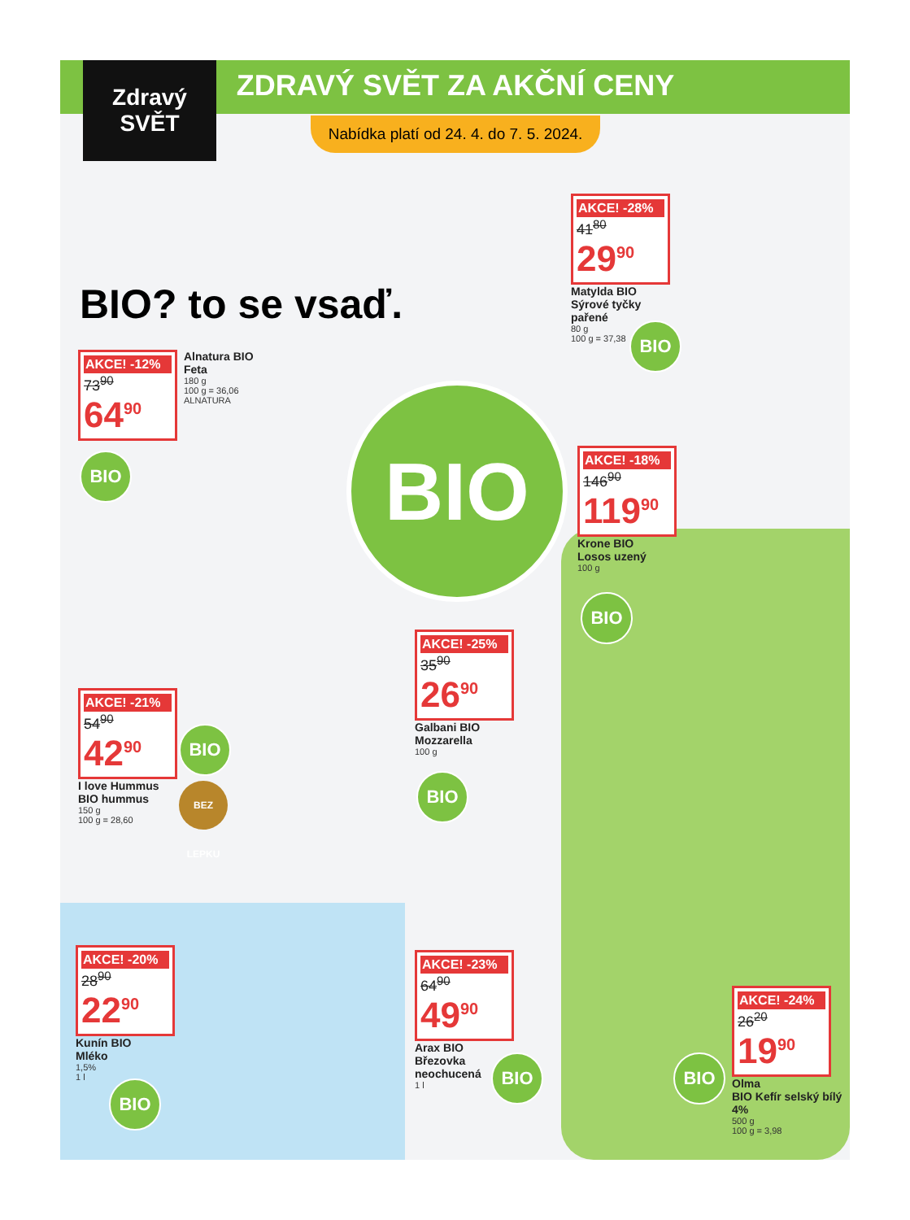Zdravý
SVĚT
ZDRAVÝ SVĚT ZA AKČNÍ CENY
Nabídka platí od 24. 4. do 7. 5. 2024.
BIO? to se vsaď.
AKCE! -28%
41<sup>80</sup>
29<sup>90</sup>
Matylda BIO
Sýrové tyčky
pařené
80 g
100 g = 37,38
BIO
AKCE! -12%
73<sup>90</sup>
64<sup>90</sup>
Alnatura BIO
Feta
180 g
100 g = 36,06
ALNATURA
BIO
BIO
AKCE! -18%
146<sup>90</sup>
119<sup>90</sup>
Krone BIO
Losos uzený
100 g
BIO
AKCE! -25%
35<sup>90</sup>
26<sup>90</sup>
Galbani BIO
Mozzarella
100 g
BIO
AKCE! -21%
54<sup>90</sup>
42<sup>90</sup>
I love Hummus
BIO hummus
150 g
100 g = 28,60
BIO
BEZ LEPKU
AKCE! -20%
28<sup>90</sup>
22<sup>90</sup>
Kunín BIO
Mléko
1,5%
1 l
BIO
AKCE! -23%
64<sup>90</sup>
49<sup>90</sup>
Arax BIO
Březovka
neochucená
1 l
BIO
AKCE! -24%
26<sup>20</sup>
19<sup>90</sup>
Olma
BIO Kefír selský bílý
4%
500 g
100 g = 3,98
BIO